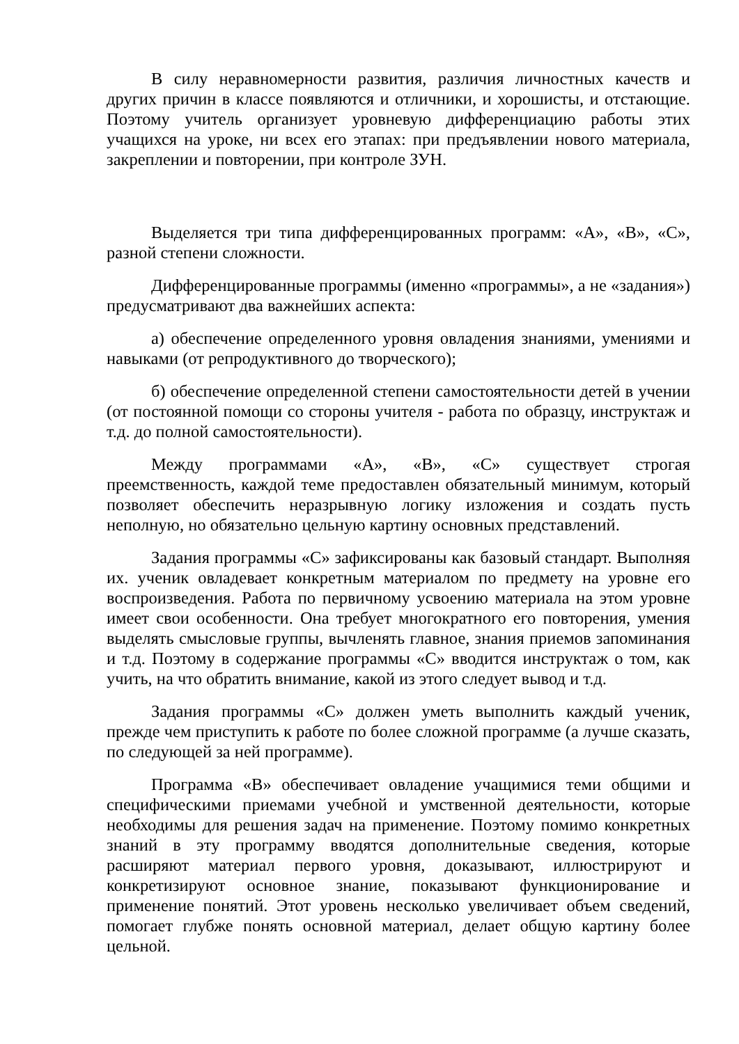В силу неравномерности развития, различия личностных качеств и других причин в классе появляются и отличники, и хорошисты, и отстающие. Поэтому учитель организует уровневую дифференциацию работы этих учащихся на уроке, ни всех его этапах: при предъявлении нового материала, закреплении и повторении, при контроле ЗУН.
Выделяется три типа дифференцированных программ: «А», «В», «С», разной степени сложности.
Дифференцированные программы (именно «программы», а не «задания») предусматривают два важнейших аспекта:
а) обеспечение определенного уровня овладения знаниями, умениями и навыками (от репродуктивного до творческого);
б) обеспечение определенной степени самостоятельности детей в учении (от постоянной помощи со стороны учителя - работа по образцу, инструктаж и т.д. до полной самостоятельности).
Между программами «А», «В», «С» существует строгая преемственность, каждой теме предоставлен обязательный минимум, который позволяет обеспечить неразрывную логику изложения и создать пусть неполную, но обязательно цельную картину основных представлений.
Задания программы «С» зафиксированы как базовый стандарт. Выполняя их. ученик овладевает конкретным материалом по предмету на уровне его воспроизведения. Работа по первичному усвоению материала на этом уровне имеет свои особенности. Она требует многократного его повторения, умения выделять смысловые группы, вычленять главное, знания приемов запоминания и т.д. Поэтому в содержание программы «С» вводится инструктаж о том, как учить, на что обратить внимание, какой из этого следует вывод и т.д.
Задания программы «С» должен уметь выполнить каждый ученик, прежде чем приступить к работе по более сложной программе (а лучше сказать, по следующей за ней программе).
Программа «В» обеспечивает овладение учащимися теми общими и специфическими приемами учебной и умственной деятельности, которые необходимы для решения задач на применение. Поэтому помимо конкретных знаний в эту программу вводятся дополнительные сведения, которые расширяют материал первого уровня, доказывают, иллюстрируют и конкретизируют основное знание, показывают функционирование и применение понятий. Этот уровень несколько увеличивает объем сведений, помогает глубже понять основной материал, делает общую картину более цельной.